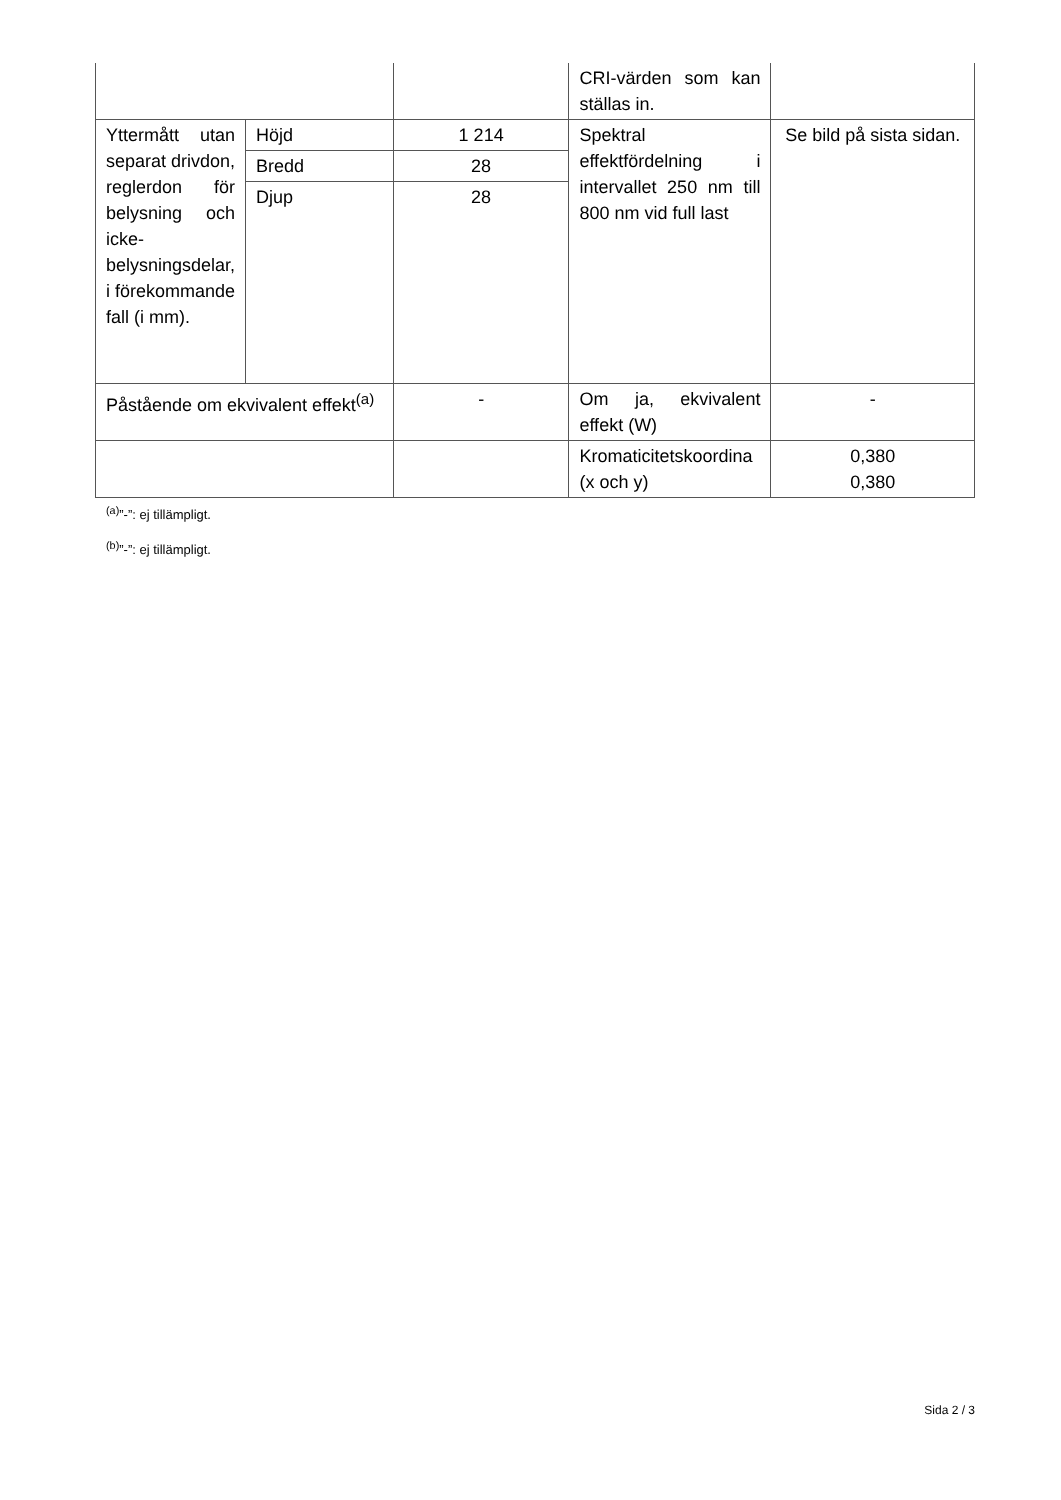| | | | CRI-värden som kan ställas in. | |
| Yttermått utan separat drivdon, reglerdon för belysning och icke-belysningsdelar, i förekommande fall (i mm). | Höjd | 1 214 | Spektral effektfördelning i intervallet 250 nm till 800 nm vid full last | Se bild på sista sidan. |
| | Bredd | 28 | | |
| | Djup | 28 | | |
| Påstående om ekvivalent effekt<sup>(a)</sup> | | - | Om ja, ekvivalent effekt (W) | - |
| | | | Kromaticitetskoordina (x och y) | 0,380 0,380 |
<sup>(a)</sup>”-”: ej tillämpligt.
<sup>(b)</sup>”-”: ej tillämpligt.
Sida 2 / 3